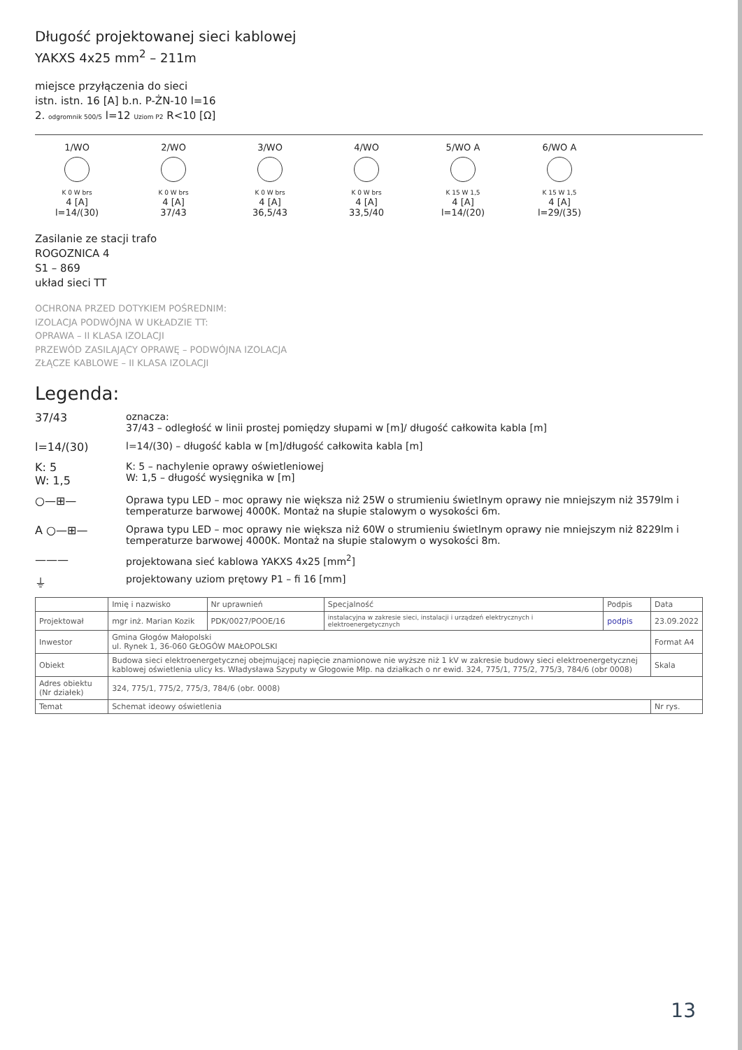Długość projektowanej sieci kablowej
YAKXS 4x25 mm<sup>2</sup> – 211m
miejsce przyłączenia do sieci
istn. istn. 16 [A] b.n. P-ŻN-10 l=16
2. odgromnik 500/5 l=12 Uziom P2 R<10 [Ω]
1/WO
K 0 W brs
4 [A]
l=14/(30)
2/WO
K 0 W brs
4 [A]
37/43
3/WO
K 0 W brs
4 [A]
36,5/43
4/WO
K 0 W brs
4 [A]
33,5/40
5/WO A
K 15 W 1,5
4 [A]
l=14/(20)
6/WO A
K 15 W 1,5
4 [A]
l=29/(35)
Zasilanie ze stacji trafo
ROGOZNICA 4
S1 – 869
układ sieci TT
OCHRONA PRZED DOTYKIEM POŚREDNIM:
IZOLACJA PODWÓJNA W UKŁADZIE TT:
OPRAWA – II KLASA IZOLACJI
PRZEWÓD ZASILAJĄCY OPRAWĘ – PODWÓJNA IZOLACJA
ZŁĄCZE KABLOWE – II KLASA IZOLACJI
Legenda:
37/43 oznacza:
37/43 – odległość w linii prostej pomiędzy słupami w [m]/ długość całkowita kabla [m]
l=14/(30) l=14/(30) – długość kabla w [m]/długość całkowita kabla [m]
K: 5
W: 1,5 K: 5 – nachylenie oprawy oświetleniowej
W: 1,5 – długość wysięgnika w [m]
○—⊞— Oprawa typu LED – moc oprawy nie większa niż 25W o strumieniu świetlnym oprawy nie mniejszym niż 3579lm i temperaturze barwowej 4000K. Montaż na słupie stalowym o wysokości 6m.
A ○—⊞— Oprawa typu LED – moc oprawy nie większa niż 60W o strumieniu świetlnym oprawy nie mniejszym niż 8229lm i temperaturze barwowej 4000K. Montaż na słupie stalowym o wysokości 8m.
——— projektowana sieć kablowa YAKXS 4x25 [mm<sup>2</sup>]
⏚ projektowany uziom prętowy P1 – fi 16 [mm]
| | Imię i nazwisko | Nr uprawnień | Specjalność | Podpis | Data |
| --- | --- | --- | --- | --- | --- |
| Projektował | mgr inż. Marian Kozik | PDK/0027/POOE/16 | instalacyjna w zakresie sieci, instalacji i urządzeń elektrycznych i elektroenergetycznych | podpis | 23.09.2022 |
| Inwestor | Gmina Głogów Małopolski ul. Rynek 1, 36-060 GŁOGÓW MAŁOPOLSKI | | | | Format A4 |
| Obiekt | Budowa sieci elektroenergetycznej obejmującej napięcie znamionowe nie wyższe niż 1 kV w zakresie budowy sieci elektroenergetycznej kablowej oświetlenia ulicy ks. Władysława Szyputy w Głogowie Młp. na działkach o nr ewid. 324, 775/1, 775/2, 775/3, 784/6 (obr 0008) | | | | Skala |
| Adres obiektu (Nr działek) | 324, 775/1, 775/2, 775/3, 784/6 (obr. 0008) | | | | |
| Temat | Schemat ideowy oświetlenia | | | | Nr rys. |
13